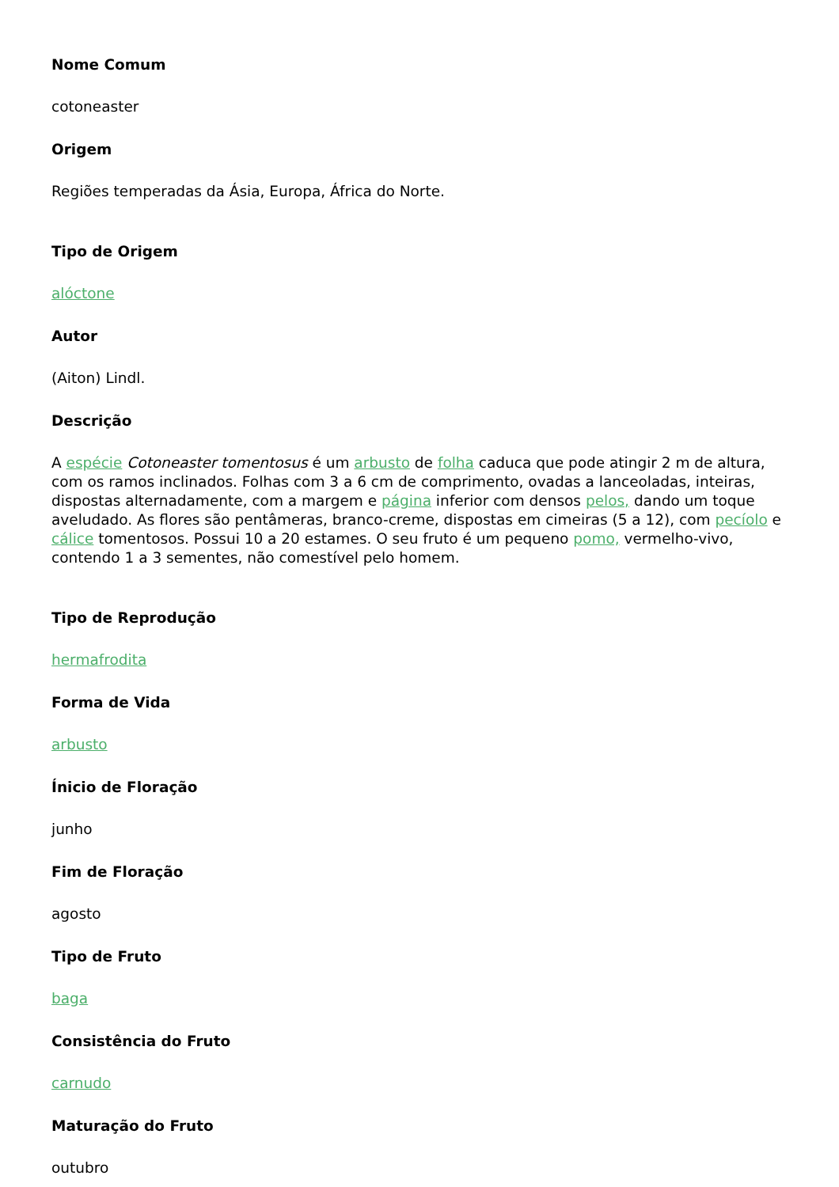Nome Comum
cotoneaster
Origem
Regiões temperadas da Ásia, Europa, África do Norte.
Tipo de Origem
alóctone
Autor
(Aiton) Lindl.
Descrição
A espécie Cotoneaster tomentosus é um arbusto de folha caduca que pode atingir 2 m de altura, com os ramos inclinados. Folhas com 3 a 6 cm de comprimento, ovadas a lanceoladas, inteiras, dispostas alternadamente, com a margem e página inferior com densos pelos, dando um toque aveludado. As flores são pentâmeras, branco-creme, dispostas em cimeiras (5 a 12), com pecíolo e cálice tomentosos. Possui 10 a 20 estames. O seu fruto é um pequeno pomo, vermelho-vivo, contendo 1 a 3 sementes, não comestível pelo homem.
Tipo de Reprodução
hermafrodita
Forma de Vida
arbusto
Ínicio de Floração
junho
Fim de Floração
agosto
Tipo de Fruto
baga
Consistência do Fruto
carnudo
Maturação do Fruto
outubro